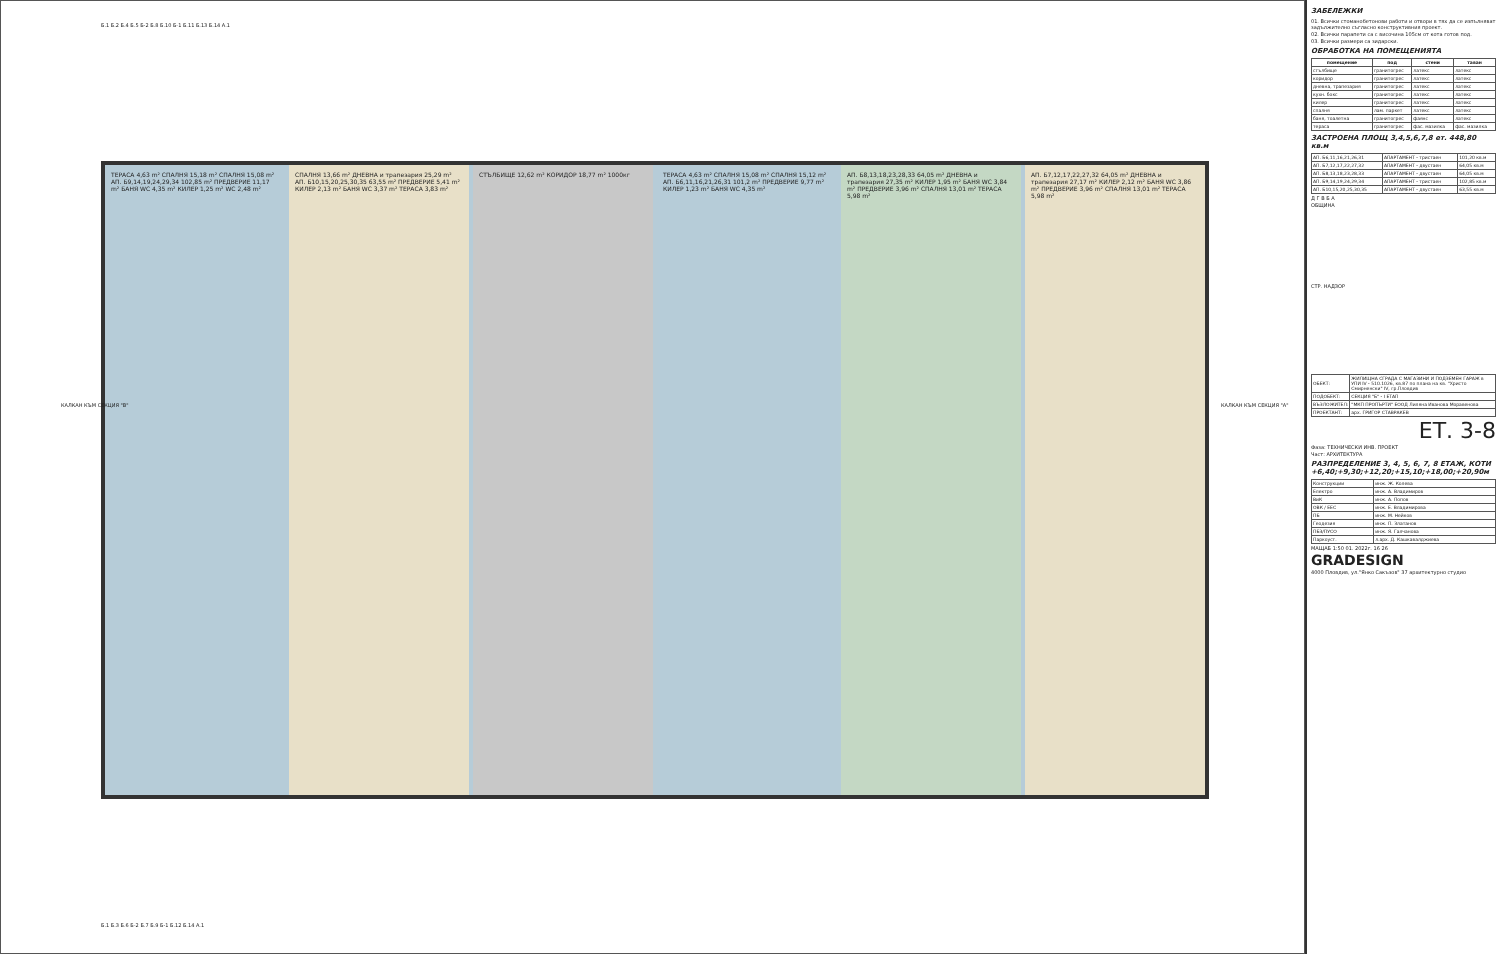ТЕРАСА 4,63 m² СПАЛНЯ 15,18 m² СПАЛНЯ 15,08 m² АП. Б9,14,19,24,29,34 102,85 m² ПРЕДВЕРИЕ 11,17 m² БАНЯ WC 4,35 m² КИЛЕР 1,25 m² WC 2,48 m²
СПАЛНЯ 13,66 m² ДНЕВНА и трапезария 25,29 m² АП. Б10,15,20,25,30,35 63,55 m² ПРЕДВЕРИЕ 5,41 m² КИЛЕР 2,13 m² БАНЯ WC 3,37 m² ТЕРАСА 3,83 m²
СТЪЛБИЩЕ 12,62 m² КОРИДОР 18,77 m² 1000кг
ТЕРАСА 4,63 m² СПАЛНЯ 15,08 m² СПАЛНЯ 15,12 m² АП. Б6,11,16,21,26,31 101,2 m² ПРЕДВЕРИЕ 9,77 m² КИЛЕР 1,23 m² БАНЯ WC 4,35 m²
АП. Б8,13,18,23,28,33 64,05 m² ДНЕВНА и трапезария 27,35 m² КИЛЕР 1,95 m² БАНЯ WC 3,84 m² ПРЕДВЕРИЕ 3,96 m² СПАЛНЯ 13,01 m² ТЕРАСА 5,98 m²
АП. Б7,12,17,22,27,32 64,05 m² ДНЕВНА и трапезария 27,17 m² КИЛЕР 2,12 m² БАНЯ WC 3,86 m² ПРЕДВЕРИЕ 3,96 m² СПАЛНЯ 13,01 m² ТЕРАСА 5,98 m²
Б.1 Б.2 Б.4 Б.5 Б-2 Б.8 Б.10 Б-1 Б.11 Б.13 Б.14 А.1
Б.1 Б.3 Б.6 Б-2 Б.7 Б.9 Б-1 Б.12 Б.14 А.1
КАЛКАН КЪМ СЕКЦИЯ "В" КАЛКАН КЪМ СЕКЦИЯ "А"
ЗАБЕЛЕЖКИ
01. Всички стоманобетонови работи и отвори в тях да се изпълняват задължително съгласно конструктивния проект.
02. Всички парапети са с височина 105см от кота готов под.
03. Всички размери са зидарски.
ОБРАБОТКА НА ПОМЕЩЕНИЯТА
| помещение | под | стени | таван |
| --- | --- | --- | --- |
| стълбище | гранитогрес | латекс | латекс |
| коридор | гранитогрес | латекс | латекс |
| дневна, трапезария | гранитогрес | латекс | латекс |
| кухн. бокс | гранитогрес | латекс | латекс |
| килер | гранитогрес | латекс | латекс |
| спалня | лам. паркет | латекс | латекс |
| баня, тоалетна | гранитогрес | фаянс | латекс |
| тераса | гранитогрес | фас. мазилка | фас. мазилка |
ЗАСТРОЕНА ПЛОЩ 3,4,5,6,7,8 ет. 448,80 кв.м
| АП. Б6,11,16,21,26,31 | АПАРТАМЕНТ - тристаен | 101,20 кв.м |
| АП. Б7,12,17,22,27,32 | АПАРТАМЕНТ - двустаен | 64,05 кв.м |
| АП. Б8,13,18,23,28,33 | АПАРТАМЕНТ - двустаен | 64,05 кв.м |
| АП. Б9,14,19,24,29,34 | АПАРТАМЕНТ - тристаен | 102,85 кв.м |
| АП. Б10,15,20,25,30,35 | АПАРТАМЕНТ - двустаен | 63,55 кв.м |
Д Г В Б А
ОБЩИНА
СТР. НАДЗОР
| ОБЕКТ: | ЖИЛИЩНА СГРАДА С МАГАЗИНИ И ПОДЗЕМЕН ГАРАЖ в УПИ IV - 510.1026, кв.87 по плана на кв. "Христо Смирненски" IV, гр.Пловдив |
| ПОДОБЕКТ: | СЕКЦИЯ "Б" - I ЕТАП |
| ВЪЗЛОЖИТЕЛ: | "МКП ПРОПЪРТИ" ЕООД Лиляна Иванова Моравенова |
| ПРОЕКТАНТ: | арх. ГРИГОР СТАВРАКЕВ |
ЕТ. 3-8
Фаза: ТЕХНИЧЕСКИ ИНВ. ПРОЕКТ
Част: АРХИТЕКТУРА
РАЗПРЕДЕЛЕНИЕ 3, 4, 5, 6, 7, 8 ЕТАЖ, КОТИ +6,40;+9,30;+12,20;+15,10;+18,00;+20,90м
| Конструкции | инж. Ж. Колева |
| Електро | инж. А. Владимиров |
| ВиК | инж. А. Попов |
| ОВК / ЕЕС | инж. Е. Владимирова |
| ПБ | инж. М. Нейков |
| Геодезия | инж. П. Златанов |
| ПБЗ/ПУСО | инж. Я. Галчанова |
| Паркоуст. | л.арх. Д. Кашкавалджиева |
МАЩАБ 1:50 01. 2022г. 16 26
GRADESIGN
4000 Пловдив, ул."Янко Сакъзов" 37 архитектурно студио